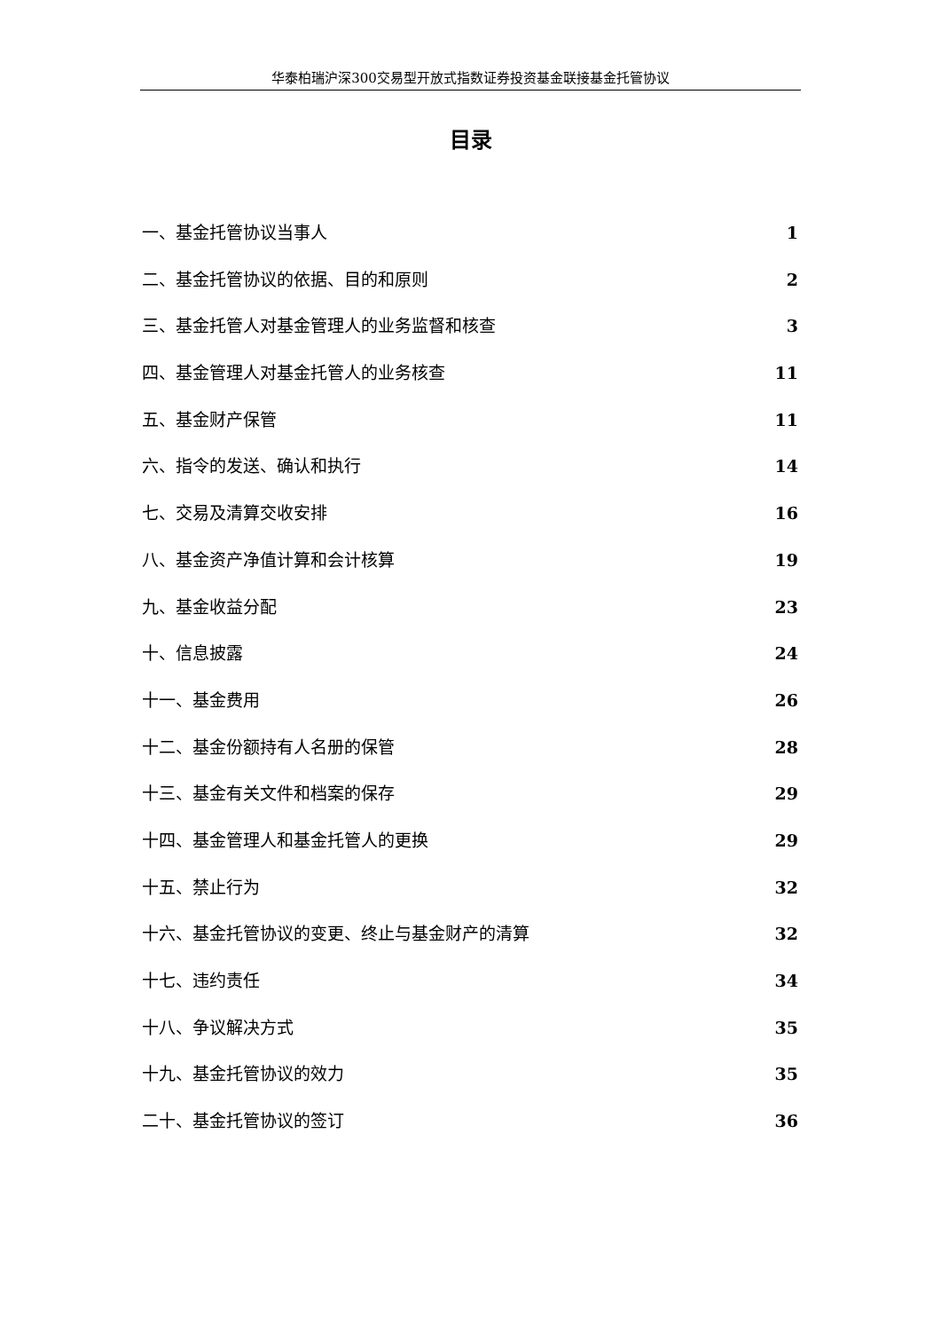华泰柏瑞沪深300交易型开放式指数证券投资基金联接基金托管协议
目录
一、基金托管协议当事人 1
二、基金托管协议的依据、目的和原则 2
三、基金托管人对基金管理人的业务监督和核查 3
四、基金管理人对基金托管人的业务核查 11
五、基金财产保管 11
六、指令的发送、确认和执行 14
七、交易及清算交收安排 16
八、基金资产净值计算和会计核算 19
九、基金收益分配 23
十、信息披露 24
十一、基金费用 26
十二、基金份额持有人名册的保管 28
十三、基金有关文件和档案的保存 29
十四、基金管理人和基金托管人的更换 29
十五、禁止行为 32
十六、基金托管协议的变更、终止与基金财产的清算 32
十七、违约责任 34
十八、争议解决方式 35
十九、基金托管协议的效力 35
二十、基金托管协议的签订 36